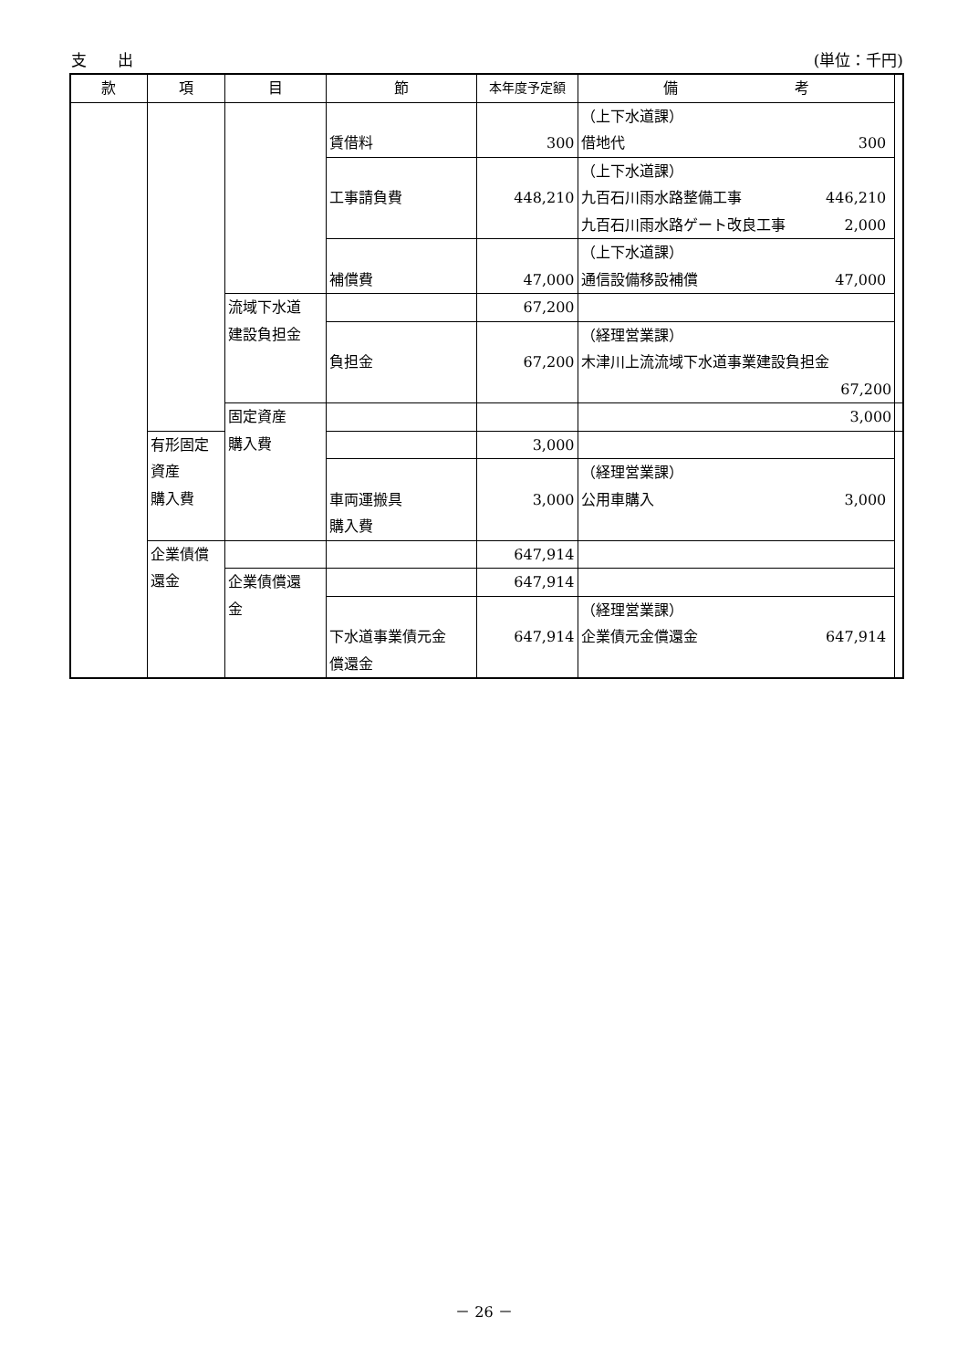支　　出 (単位：千円)
| 款 | 項 | 目 | 節 | 本年度予定額 | 備 考 | |
| --- | --- | --- | --- | --- | --- | --- |
| | | | 賃借料 | 300 | （上下水道課） 借地代 300 | |
| | | | 工事請負費 | 448,210 | （上下水道課） 九百石川雨水路整備工事 446,210 九百石川雨水路ゲート改良工事 2,000 | |
| | | | 補償費 | 47,000 | （上下水道課） 通信設備移設補償 47,000 | |
| | | 流域下水道 建設負担金 | | 67,200 | | |
| | | | 負担金 | 67,200 | （経理営業課） 木津川上流流域下水道事業建設負担金 67,200 | |
| | | 固定資産 購入費 | | | 3,000 | |
| | 有形固定資産 購入費 | | | 3,000 | | |
| | | | 車両運搬具 購入費 | 3,000 | （経理営業課） 公用車購入 3,000 | |
| | 企業債償 還金 | | | 647,914 | | |
| | | 企業債償還 金 | | 647,914 | | |
| | | | 下水道事業債元金 償還金 | 647,914 | （経理営業課） 企業債元金償還金 647,914 | |
－ 26 －